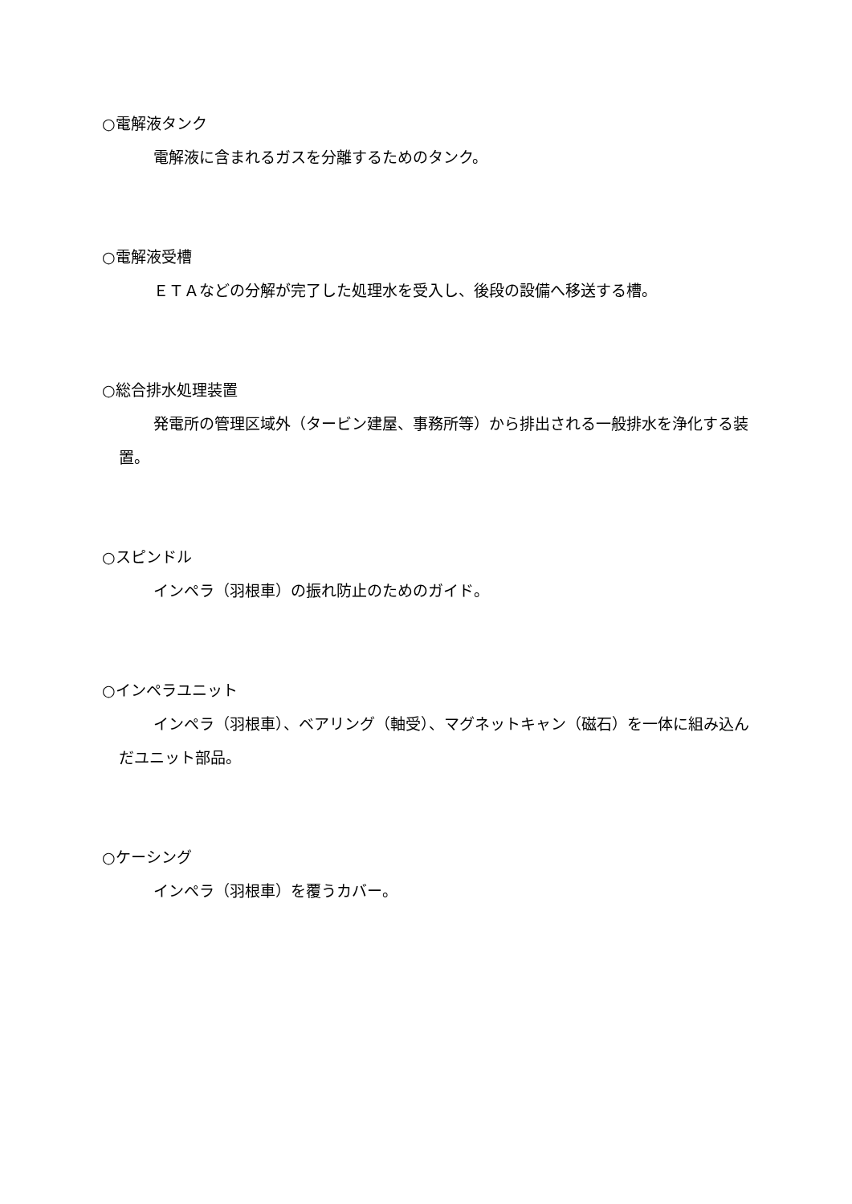○電解液タンク
電解液に含まれるガスを分離するためのタンク。
○電解液受槽
ＥＴＡなどの分解が完了した処理水を受入し、後段の設備へ移送する槽。
○総合排水処理装置
発電所の管理区域外（タービン建屋、事務所等）から排出される一般排水を浄化する装置。
○スピンドル
インペラ（羽根車）の振れ防止のためのガイド。
○インペラユニット
インペラ（羽根車）、ベアリング（軸受）、マグネットキャン（磁石）を一体に組み込んだユニット部品。
○ケーシング
インペラ（羽根車）を覆うカバー。